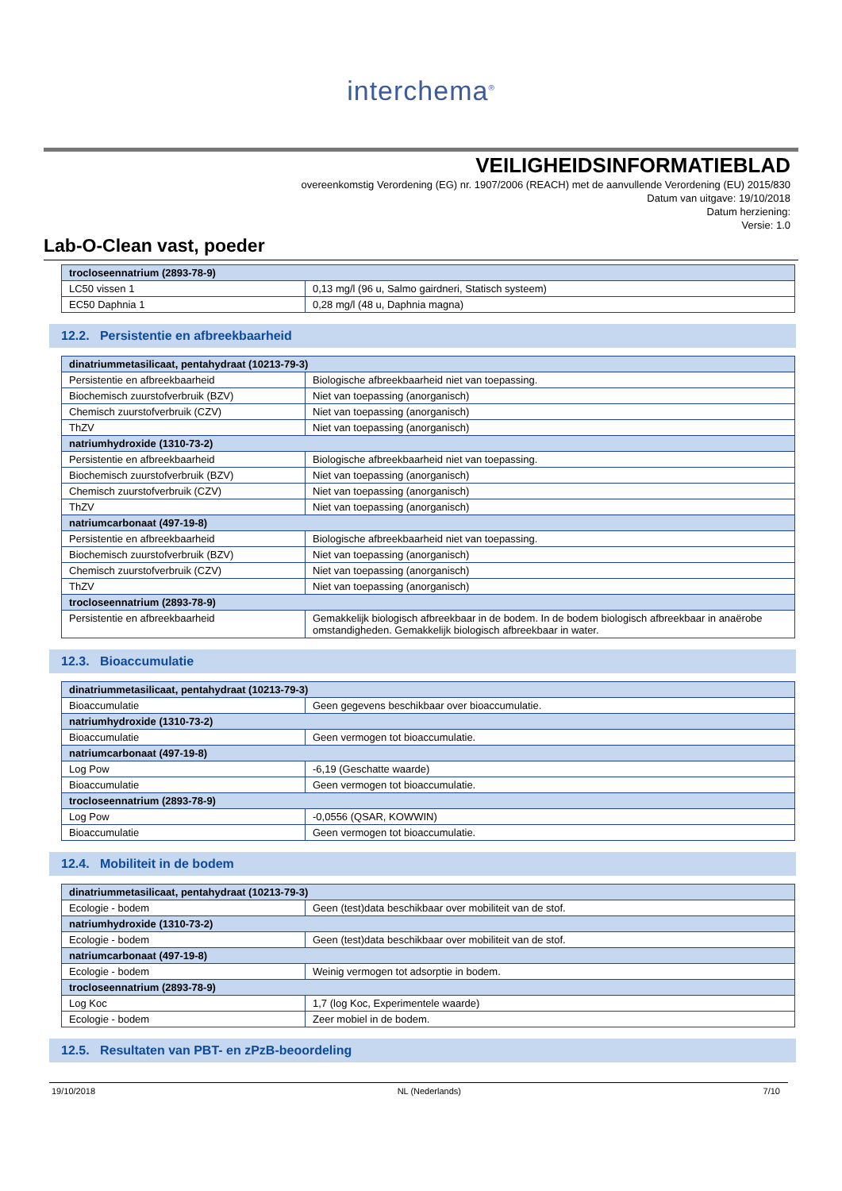interchema<sup>®</sup>
VEILIGHEIDSINFORMATIEBLAD
overeenkomstig Verordening (EG) nr. 1907/2006 (REACH) met de aanvullende Verordening (EU) 2015/830
Datum van uitgave: 19/10/2018
Datum herziening:
Versie: 1.0
Lab-O-Clean vast, poeder
| trocloseennatrium (2893-78-9) | |
| LC50 vissen 1 | 0,13 mg/l (96 u, Salmo gairdneri, Statisch systeem) |
| EC50 Daphnia 1 | 0,28 mg/l (48 u, Daphnia magna) |
12.2. Persistentie en afbreekbaarheid
| dinatriummetasilicaat, pentahydraat (10213-79-3) | |
| Persistentie en afbreekbaarheid | Biologische afbreekbaarheid niet van toepassing. |
| Biochemisch zuurstofverbruik (BZV) | Niet van toepassing (anorganisch) |
| Chemisch zuurstofverbruik (CZV) | Niet van toepassing (anorganisch) |
| ThZV | Niet van toepassing (anorganisch) |
| natriumhydroxide (1310-73-2) | |
| Persistentie en afbreekbaarheid | Biologische afbreekbaarheid niet van toepassing. |
| Biochemisch zuurstofverbruik (BZV) | Niet van toepassing (anorganisch) |
| Chemisch zuurstofverbruik (CZV) | Niet van toepassing (anorganisch) |
| ThZV | Niet van toepassing (anorganisch) |
| natriumcarbonaat (497-19-8) | |
| Persistentie en afbreekbaarheid | Biologische afbreekbaarheid niet van toepassing. |
| Biochemisch zuurstofverbruik (BZV) | Niet van toepassing (anorganisch) |
| Chemisch zuurstofverbruik (CZV) | Niet van toepassing (anorganisch) |
| ThZV | Niet van toepassing (anorganisch) |
| trocloseennatrium (2893-78-9) | |
| Persistentie en afbreekbaarheid | Gemakkelijk biologisch afbreekbaar in de bodem. In de bodem biologisch afbreekbaar in anaërobe omstandigheden. Gemakkelijk biologisch afbreekbaar in water. |
12.3. Bioaccumulatie
| dinatriummetasilicaat, pentahydraat (10213-79-3) | |
| Bioaccumulatie | Geen gegevens beschikbaar over bioaccumulatie. |
| natriumhydroxide (1310-73-2) | |
| Bioaccumulatie | Geen vermogen tot bioaccumulatie. |
| natriumcarbonaat (497-19-8) | |
| Log Pow | -6,19 (Geschatte waarde) |
| Bioaccumulatie | Geen vermogen tot bioaccumulatie. |
| trocloseennatrium (2893-78-9) | |
| Log Pow | -0,0556 (QSAR, KOWWIN) |
| Bioaccumulatie | Geen vermogen tot bioaccumulatie. |
12.4. Mobiliteit in de bodem
| dinatriummetasilicaat, pentahydraat (10213-79-3) | |
| Ecologie - bodem | Geen (test)data beschikbaar over mobiliteit van de stof. |
| natriumhydroxide (1310-73-2) | |
| Ecologie - bodem | Geen (test)data beschikbaar over mobiliteit van de stof. |
| natriumcarbonaat (497-19-8) | |
| Ecologie - bodem | Weinig vermogen tot adsorptie in bodem. |
| trocloseennatrium (2893-78-9) | |
| Log Koc | 1,7 (log Koc, Experimentele waarde) |
| Ecologie - bodem | Zeer mobiel in de bodem. |
12.5. Resultaten van PBT- en zPzB-beoordeling
19/10/2018 NL (Nederlands) 7/10